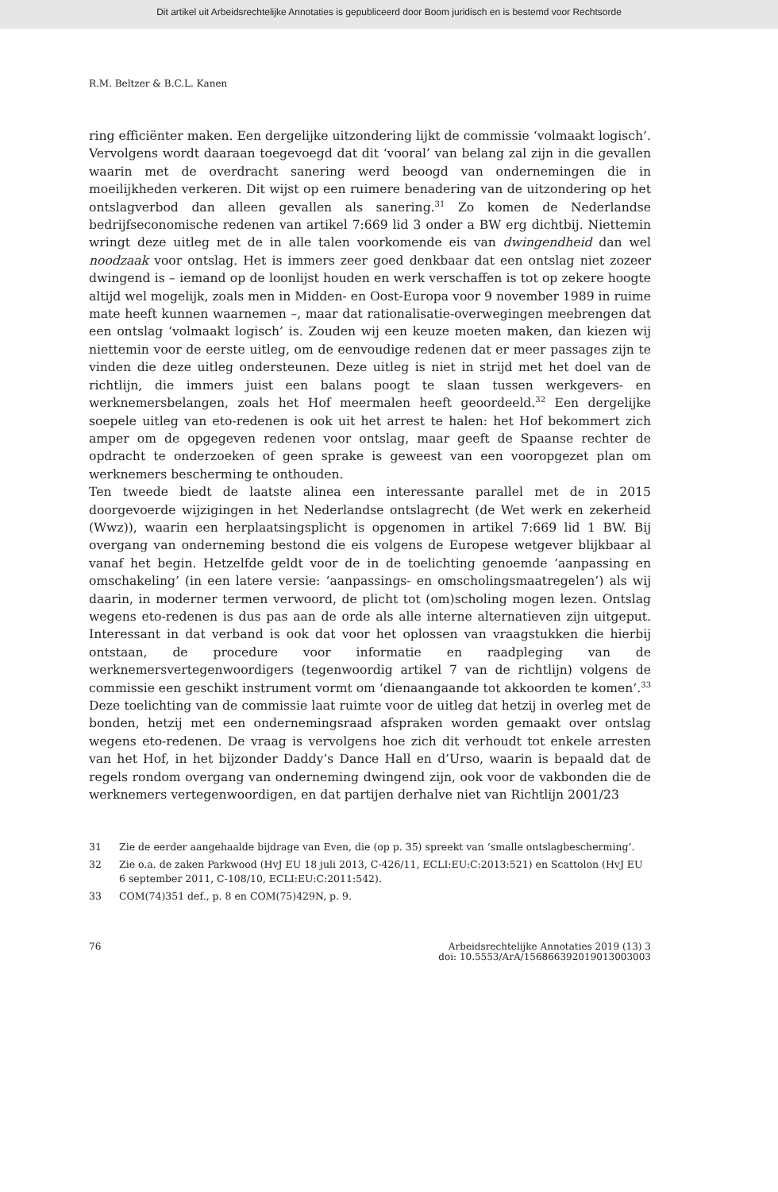Dit artikel uit Arbeidsrechtelijke Annotaties is gepubliceerd door Boom juridisch en is bestemd voor Rechtsorde
R.M. Beltzer & B.C.L. Kanen
ring efficiënter maken. Een dergelijke uitzondering lijkt de commissie ‘volmaakt logisch’. Vervolgens wordt daaraan toegevoegd dat dit ‘vooral’ van belang zal zijn in die gevallen waarin met de overdracht sanering werd beoogd van ondernemingen die in moeilijkheden verkeren. Dit wijst op een ruimere benadering van de uitzondering op het ontslagverbod dan alleen gevallen als sanering.<sup>31</sup> Zo komen de Nederlandse bedrijfseconomische redenen van artikel 7:669 lid 3 onder a BW erg dichtbij. Niettemin wringt deze uitleg met de in alle talen voorkomende eis van dwingendheid dan wel noodzaak voor ontslag. Het is immers zeer goed denkbaar dat een ontslag niet zozeer dwingend is – iemand op de loonlijst houden en werk verschaffen is tot op zekere hoogte altijd wel mogelijk, zoals men in Midden- en Oost-Europa voor 9 november 1989 in ruime mate heeft kunnen waarnemen –, maar dat rationalisatie-overwegingen meebrengen dat een ontslag ‘volmaakt logisch’ is. Zouden wij een keuze moeten maken, dan kiezen wij niettemin voor de eerste uitleg, om de eenvoudige redenen dat er meer passages zijn te vinden die deze uitleg ondersteunen. Deze uitleg is niet in strijd met het doel van de richtlijn, die immers juist een balans poogt te slaan tussen werkgevers- en werknemersbelangen, zoals het Hof meermalen heeft geoordeeld.<sup>32</sup> Een dergelijke soepele uitleg van eto-redenen is ook uit het arrest te halen: het Hof bekommert zich amper om de opgegeven redenen voor ontslag, maar geeft de Spaanse rechter de opdracht te onderzoeken of geen sprake is geweest van een vooropgezet plan om werknemers bescherming te onthouden.
Ten tweede biedt de laatste alinea een interessante parallel met de in 2015 doorgevoerde wijzigingen in het Nederlandse ontslagrecht (de Wet werk en zekerheid (Wwz)), waarin een herplaatsingsplicht is opgenomen in artikel 7:669 lid 1 BW. Bij overgang van onderneming bestond die eis volgens de Europese wetgever blijkbaar al vanaf het begin. Hetzelfde geldt voor de in de toelichting genoemde ‘aanpassing en omschakeling’ (in een latere versie: ‘aanpassings- en omscholingsmaatregelen’) als wij daarin, in moderner termen verwoord, de plicht tot (om)scholing mogen lezen. Ontslag wegens eto-redenen is dus pas aan de orde als alle interne alternatieven zijn uitgeput. Interessant in dat verband is ook dat voor het oplossen van vraagstukken die hierbij ontstaan, de procedure voor informatie en raadpleging van de werknemersvertegenwoordigers (tegenwoordig artikel 7 van de richtlijn) volgens de commissie een geschikt instrument vormt om ‘dienaangaande tot akkoorden te komen’.<sup>33</sup> Deze toelichting van de commissie laat ruimte voor de uitleg dat hetzij in overleg met de bonden, hetzij met een ondernemingsraad afspraken worden gemaakt over ontslag wegens eto-redenen. De vraag is vervolgens hoe zich dit verhoudt tot enkele arresten van het Hof, in het bijzonder Daddy’s Dance Hall en d’Urso, waarin is bepaald dat de regels rondom overgang van onderneming dwingend zijn, ook voor de vakbonden die de werknemers vertegenwoordigen, en dat partijen derhalve niet van Richtlijn 2001/23
31 Zie de eerder aangehaalde bijdrage van Even, die (op p. 35) spreekt van ‘smalle ontslagbescherming’.
32 Zie o.a. de zaken Parkwood (HvJ EU 18 juli 2013, C-426/11, ECLI:EU:C:2013:521) en Scattolon (HvJ EU 6 september 2011, C-108/10, ECLI:EU:C:2011:542).
33 COM(74)351 def., p. 8 en COM(75)429N, p. 9.
76 Arbeidsrechtelijke Annotaties 2019 (13) 3
doi: 10.5553/ArA/156866392019013003003